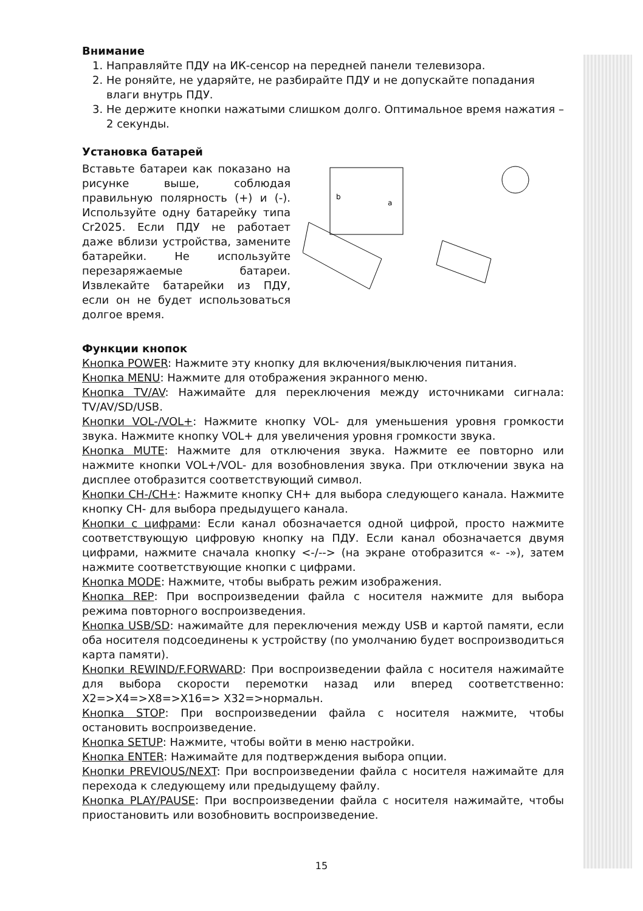Внимание
1. Направляйте ПДУ на ИК-сенсор на передней панели телевизора.
2. Не роняйте, не ударяйте, не разбирайте ПДУ и не допускайте попадания влаги внутрь ПДУ.
3. Не держите кнопки нажатыми слишком долго. Оптимальное время нажатия – 2 секунды.
Установка батарей
Вставьте батареи как показано на рисунке выше, соблюдая правильную полярность (+) и (-). Используйте одну батарейку типа Cr2025. Если ПДУ не работает даже вблизи устройства, замените батарейки. Не используйте перезаряжаемые батареи. Извлекайте батарейки из ПДУ, если он не будет использоваться долгое время.
b
a
Функции кнопок
Кнопка POWER: Нажмите эту кнопку для включения/выключения питания.
Кнопка MENU: Нажмите для отображения экранного меню.
Кнопка TV/AV: Нажимайте для переключения между источниками сигнала: TV/AV/SD/USB.
Кнопки VOL-/VOL+: Нажмите кнопку VOL- для уменьшения уровня громкости звука. Нажмите кнопку VOL+ для увеличения уровня громкости звука.
Кнопка MUTE: Нажмите для отключения звука. Нажмите ее повторно или нажмите кнопки VOL+/VOL- для возобновления звука. При отключении звука на дисплее отобразится соответствующий символ.
Кнопки CH-/CH+: Нажмите кнопку CH+ для выбора следующего канала. Нажмите кнопку CH- для выбора предыдущего канала.
Кнопки с цифрами: Если канал обозначается одной цифрой, просто нажмите соответствующую цифровую кнопку на ПДУ. Если канал обозначается двумя цифрами, нажмите сначала кнопку <-/--> (на экране отобразится «- -»), затем нажмите соответствующие кнопки с цифрами.
Кнопка MODE: Нажмите, чтобы выбрать режим изображения.
Кнопка REP: При воспроизведении файла с носителя нажмите для выбора режима повторного воспроизведения.
Кнопка USB/SD: нажимайте для переключения между USB и картой памяти, если оба носителя подсоединены к устройству (по умолчанию будет воспроизводиться карта памяти).
Кнопки REWIND/F.FORWARD: При воспроизведении файла с носителя нажимайте для выбора скорости перемотки назад или вперед соответственно: X2=>X4=>X8=>X16=> X32=>нормальн.
Кнопка STOP: При воспроизведении файла с носителя нажмите, чтобы остановить воспроизведение.
Кнопка SETUP: Нажмите, чтобы войти в меню настройки.
Кнопка ENTER: Нажимайте для подтверждения выбора опции.
Кнопки PREVIOUS/NEXT: При воспроизведении файла с носителя нажимайте для перехода к следующему или предыдущему файлу.
Кнопка PLAY/PAUSE: При воспроизведении файла с носителя нажимайте, чтобы приостановить или возобновить воспроизведение.
15